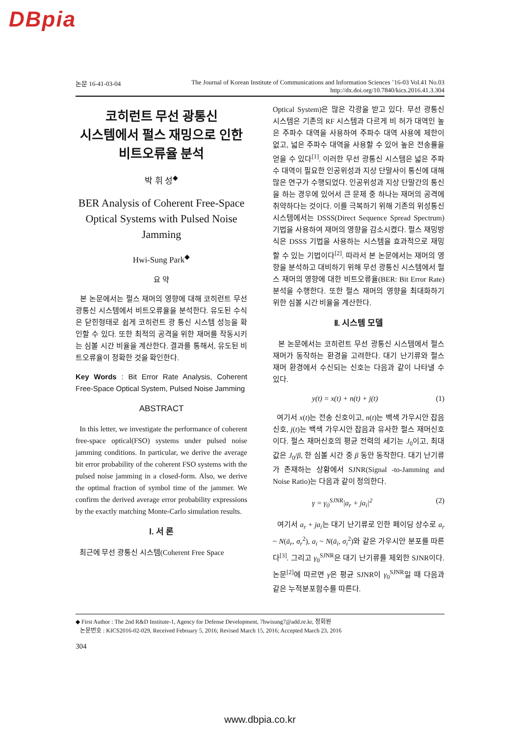DBpia
논문 16-41-03-04 The Journal of Korean Institute of Communications and Information Sciences ’16-03 Vol.41 No.03
http://dx.doi.org/10.7840/kics.2016.41.3.304
코히런트 무선 광통신
시스템에서 펄스 재밍으로 인한
비트오류율 분석
박 휘 성<sup>◆</sup>
BER Analysis of Coherent Free-Space Optical Systems with Pulsed Noise Jamming
Hwi-Sung Park<sup>◆</sup>
요 약
본 논문에서는 펄스 재머의 영향에 대해 코히런트 무선 광통신 시스템에서 비트오류율을 분석한다. 유도된 수식은 닫힌형태로 쉽게 코히런트 광 통신 시스템 성능을 확인할 수 있다. 또한 최적의 공격을 위한 재머를 작동시키는 심볼 시간 비율을 계산한다. 결과를 통해서, 유도된 비트오류율이 정확한 것을 확인한다.
Key Words : Bit Error Rate Analysis, Coherent Free-Space Optical System, Pulsed Noise Jamming
ABSTRACT
In this letter, we investigate the performance of coherent free-space optical(FSO) systems under pulsed noise jamming conditions. In particular, we derive the average bit error probability of the coherent FSO systems with the pulsed noise jamming in a closed-form. Also, we derive the optimal fraction of symbol time of the jammer. We confirm the derived average error probability expressions by the exactly matching Monte-Carlo simulation results.
Ⅰ. 서 론
최근에 무선 광통신 시스템(Coherent Free Space
Optical System)은 많은 각광을 받고 있다. 무선 광통신 시스템은 기존의 RF 시스템과 다르게 비 허가 대역인 높은 주파수 대역을 사용하여 주파수 대역 사용에 제한이 없고, 넓은 주파수 대역을 사용할 수 있어 높은 전송률을 얻을 수 있다<sup>[1]</sup>. 이러한 무선 광통신 시스템은 넓은 주파수 대역이 필요한 인공위성과 지상 단말사이 통신에 대해 많은 연구가 수행되었다. 인공위성과 지상 단말간의 통신을 하는 경우에 있어서 큰 문제 중 하나는 재머의 공격에 취약하다는 것이다. 이를 극복하기 위해 기존의 위성통신시스템에서는 DSSS(Direct Sequence Spread Spectrum) 기법을 사용하여 재머의 영향을 감소시켰다. 펄스 재밍방식은 DSSS 기법을 사용하는 시스템을 효과적으로 재밍할 수 있는 기법이다<sup>[2]</sup>. 따라서 본 논문에서는 재머의 영향을 분석하고 대비하기 위해 무선 광통신 시스템에서 펄스 재머의 영향에 대한 비트오류율(BER: Bit Error Rate) 분석을 수행한다. 또한 펄스 재머의 영향을 최대화하기 위한 심볼 시간 비율을 계산한다.
Ⅱ. 시스템 모델
본 논문에서는 코히런트 무선 광통신 시스템에서 펄스 재머가 동작하는 환경을 고려한다. 대기 난기류와 펄스 재머 환경에서 수신되는 신호는 다음과 같이 나타낼 수 있다.
y(t) = x(t) + n(t) + j(t) (1)
여기서 x(t)는 전송 신호이고, n(t)는 백색 가우시안 잡음 신호, j(t)는 백색 가우시안 잡음과 유사한 펄스 재머신호이다. 펄스 재머신호의 평균 전력의 세기는 J<sub>0</sub>이고, 최대 값은 J<sub>0</sub>/β, 한 심볼 시간 중 β 동안 동작한다. 대기 난기류가 존재하는 상황에서 SJNR(Signal -to-Jamming and Noise Ratio)는 다음과 같이 정의한다.
γ = γ<sub>0</sub><sup>SJNR</sup>|a<sub>r</sub> + ja<sub>i</sub>|<sup>2</sup> (2)
여기서 a<sub>r</sub> + ja<sub>i</sub>는 대기 난기류로 인한 페이딩 상수로 a<sub>r</sub> ~ N(ā<sub>r</sub>, σ<sub>r</sub><sup>2</sup>), a<sub>i</sub> ~ N(ā<sub>i</sub>, σ<sub>i</sub><sup>2</sup>)와 같은 가우시안 분포를 따른다<sup>[3]</sup>. 그리고 γ<sub>0</sub><sup>SJNR</sup>은 대기 난기류를 제외한 SJNR이다. 논문<sup>[2]</sup>에 따르면 γ은 평균 SJNR이 γ<sub>0</sub><sup>SJNR</sup>일 때 다음과 같은 누적분포함수를 따른다.
◆ First Author : The 2nd R&D Institute-1, Agency for Defense Development, 7hwisung7@add.re.kr, 정회원
논문번호 : KICS2016-02-029, Received February 5, 2016; Revised March 15, 2016; Accepted March 23, 2016
304
www.dbpia.co.kr